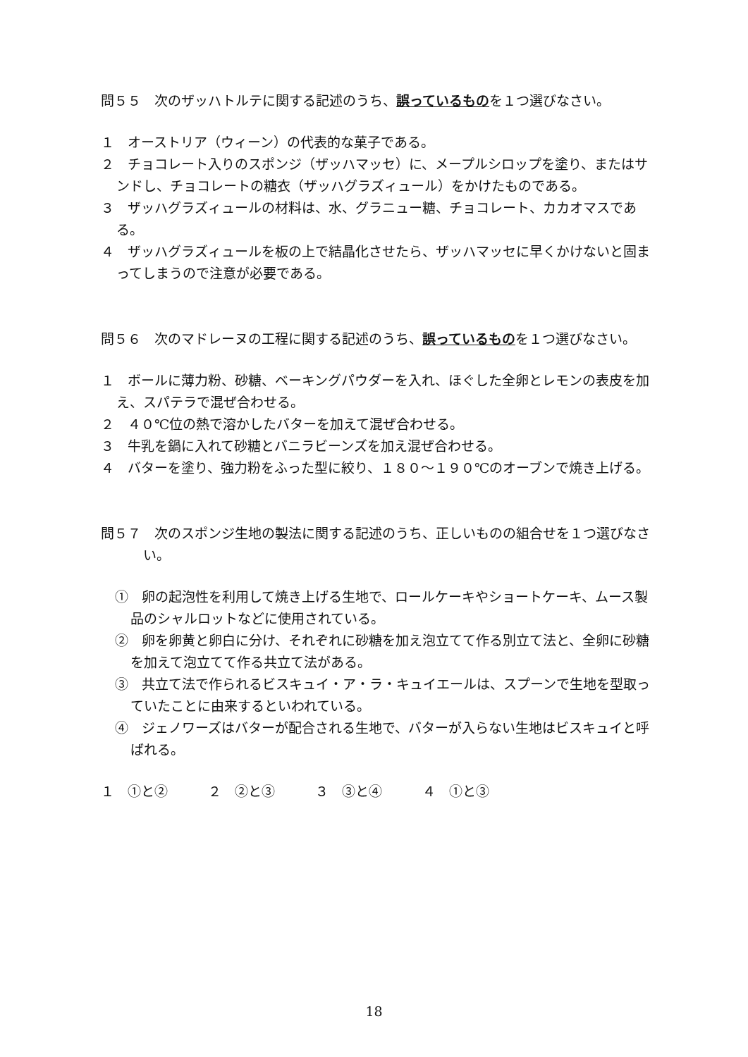問５５　次のザッハトルテに関する記述のうち、誤っているものを１つ選びなさい。
１　オーストリア（ウィーン）の代表的な菓子である。
２　チョコレート入りのスポンジ（ザッハマッセ）に、メープルシロップを塗り、またはサンドし、チョコレートの糖衣（ザッハグラズィュール）をかけたものである。
３　ザッハグラズィュールの材料は、水、グラニュー糖、チョコレート、カカオマスである。
４　ザッハグラズィュールを板の上で結晶化させたら、ザッハマッセに早くかけないと固まってしまうので注意が必要である。
問５６　次のマドレーヌの工程に関する記述のうち、誤っているものを１つ選びなさい。
１　ボールに薄力粉、砂糖、ベーキングパウダーを入れ、ほぐした全卵とレモンの表皮を加え、スパテラで混ぜ合わせる。
２　４０℃位の熱で溶かしたバターを加えて混ぜ合わせる。
３　牛乳を鍋に入れて砂糖とバニラビーンズを加え混ぜ合わせる。
４　バターを塗り、強力粉をふった型に絞り、１８０〜１９０℃のオーブンで焼き上げる。
問５７　次のスポンジ生地の製法に関する記述のうち、正しいものの組合せを１つ選びなさい。
①　卵の起泡性を利用して焼き上げる生地で、ロールケーキやショートケーキ、ムース製品のシャルロットなどに使用されている。
②　卵を卵黄と卵白に分け、それぞれに砂糖を加え泡立てて作る別立て法と、全卵に砂糖を加えて泡立てて作る共立て法がある。
③　共立て法で作られるビスキュイ・ア・ラ・キュイエールは、スプーンで生地を型取っていたことに由来するといわれている。
④　ジェノワーズはバターが配合される生地で、バターが入らない生地はビスキュイと呼ばれる。
１　①と②　　　２　②と③　　　３　③と④　　　４　①と③
18